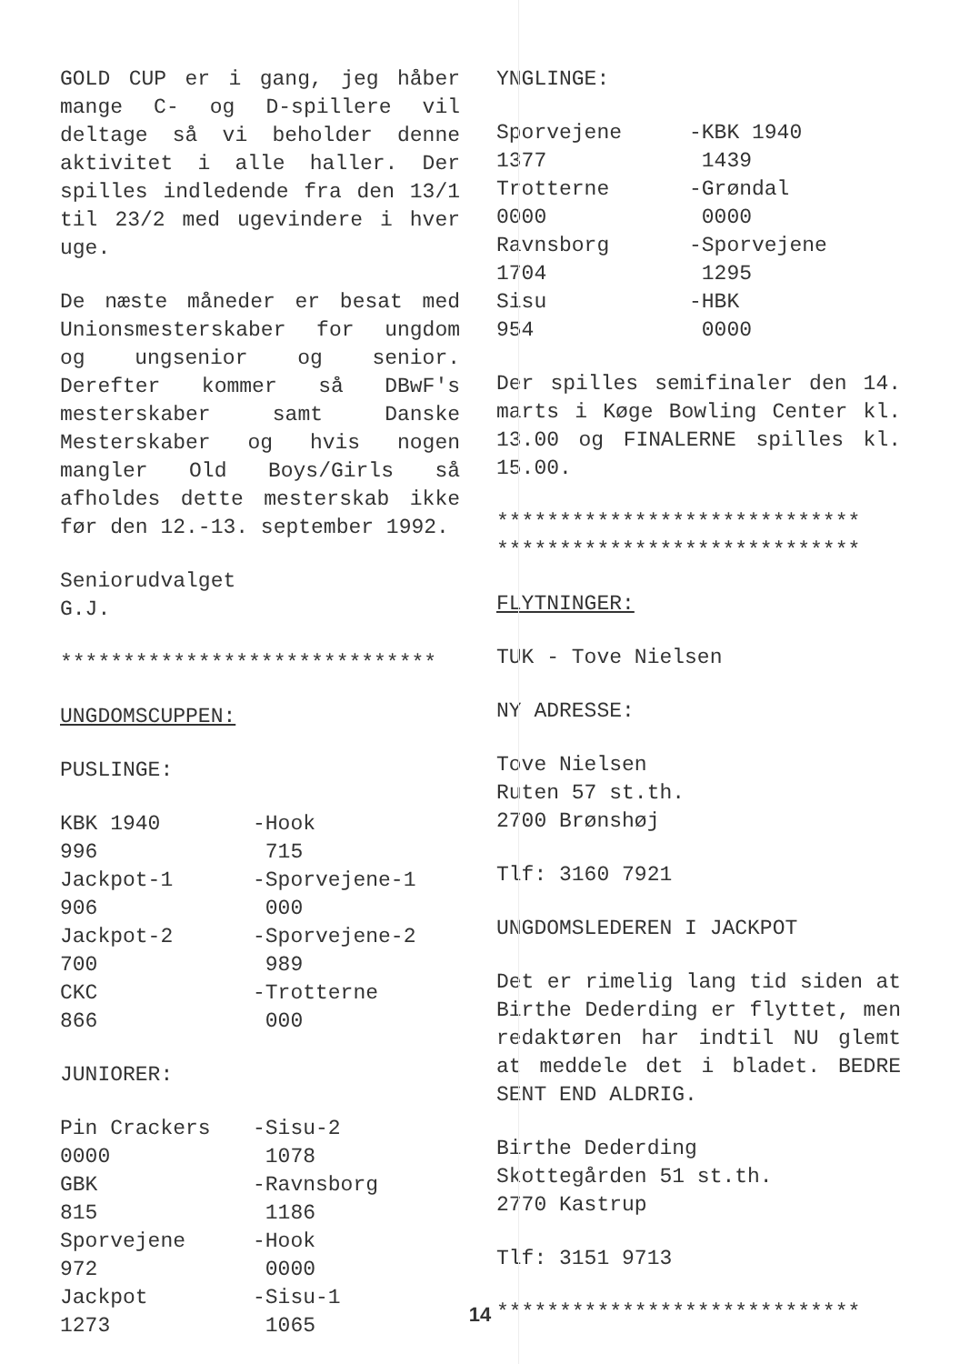GOLD CUP er i gang, jeg håber mange C- og D-spillere vil deltage så vi beholder denne aktivitet i alle haller. Der spilles indledende fra den 13/1 til 23/2 med ugevindere i hver uge.
De næste måneder er besat med Unionsmesterskaber for ungdom og ungsenior og senior. Derefter kommer så DBwF's mesterskaber samt Danske Mesterskaber og hvis nogen mangler Old Boys/Girls så afholdes dette mesterskab ikke før den 12.-13. september 1992.
Seniorudvalget
G.J.
******************************
UNGDOMSCUPPEN:
PUSLINGE:
| KBK 1940 | -Hook |
| 996 | 715 |
| Jackpot-1 | -Sporvejene-1 |
| 906 | 000 |
| Jackpot-2 | -Sporvejene-2 |
| 700 | 989 |
| CKC | -Trotterne |
| 866 | 000 |
JUNIORER:
| Pin Crackers | -Sisu-2 |
| 0000 | 1078 |
| GBK | -Ravnsborg |
| 815 | 1186 |
| Sporvejene | -Hook |
| 972 | 0000 |
| Jackpot | -Sisu-1 |
| 1273 | 1065 |
YNGLINGE:
| Sporvejene | -KBK 1940 |
| 1377 | 1439 |
| Trotterne | -Grøndal |
| 0000 | 0000 |
| Ravnsborg | -Sporvejene |
| 1704 | 1295 |
| Sisu | -HBK |
| 954 | 0000 |
Der spilles semifinaler den 14. marts i Køge Bowling Center kl. 13.00 og FINALERNE spilles kl. 15.00.
*****************************
*****************************
FLYTNINGER:
TUK - Tove Nielsen
NY ADRESSE:
Tove Nielsen
Ruten 57 st.th.
2700 Brønshøj
Tlf: 3160 7921
UNGDOMSLEDEREN I JACKPOT
Det er rimelig lang tid siden at Birthe Dederding er flyttet, men redaktøren har indtil NU glemt at meddele det i bladet. BEDRE SENT END ALDRIG.
Birthe Dederding
Skottegården 51 st.th.
2770 Kastrup
Tlf: 3151 9713
*****************************
14